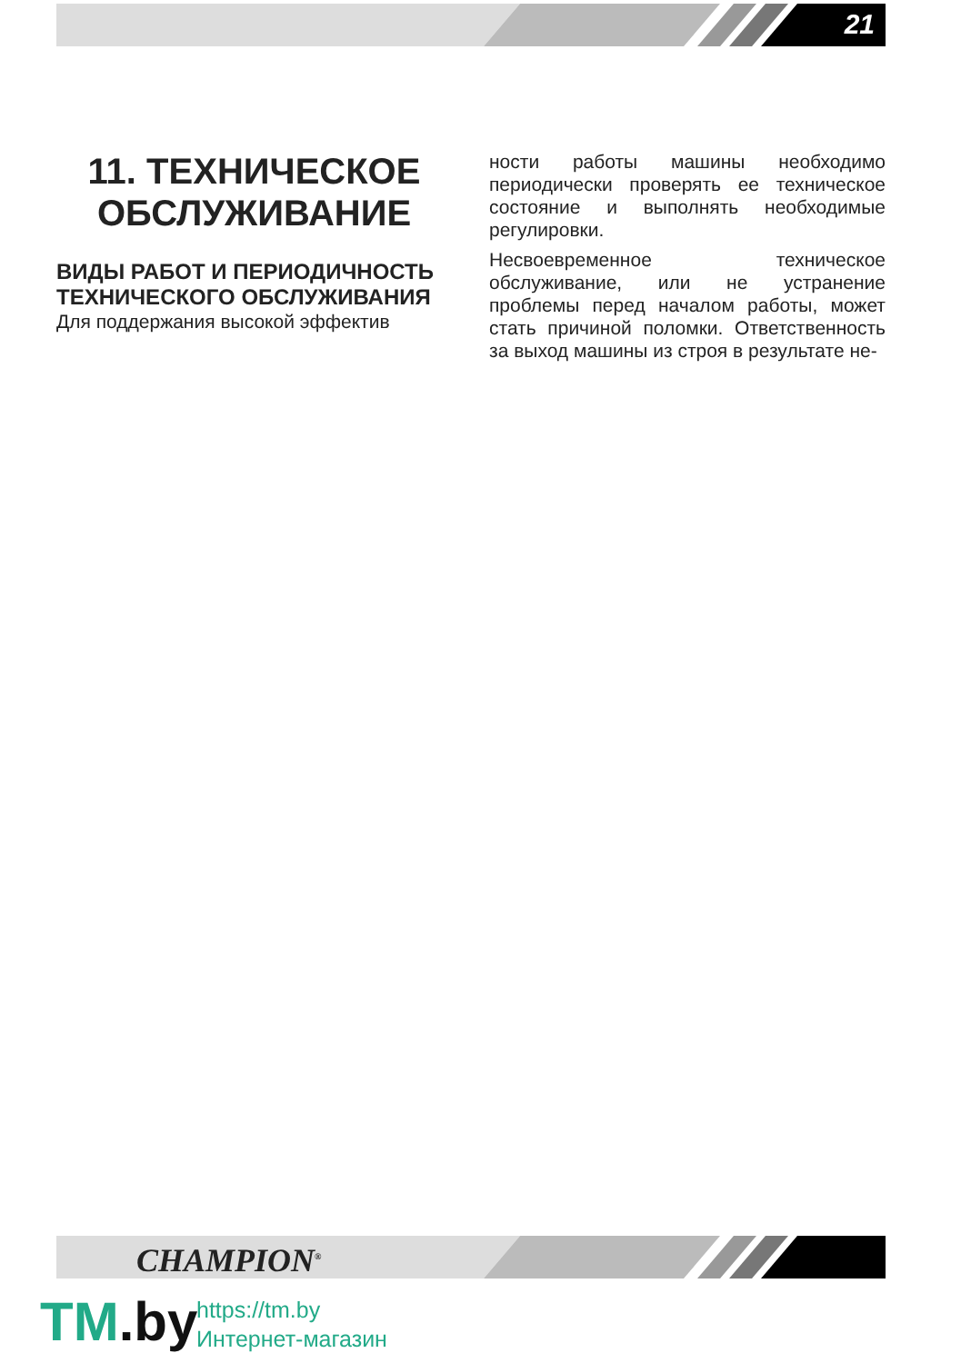21
11. ТЕХНИЧЕСКОЕ ОБСЛУЖИВАНИЕ
ВИДЫ РАБОТ И ПЕРИОДИЧНОСТЬ ТЕХНИЧЕСКОГО ОБСЛУЖИВАНИЯ
Для поддержания высокой эффектив
ности работы машины необходимо периодически проверять ее техническое состояние и выполнять необходимые регулировки.
Несвоевременное техническое обслуживание, или не устранение проблемы перед началом работы, может стать причиной поломки. Ответственность за выход машины из строя в результате не-
CHAMPION<sup>®</sup>
TM.by
https://tm.by
Интернет-магазин